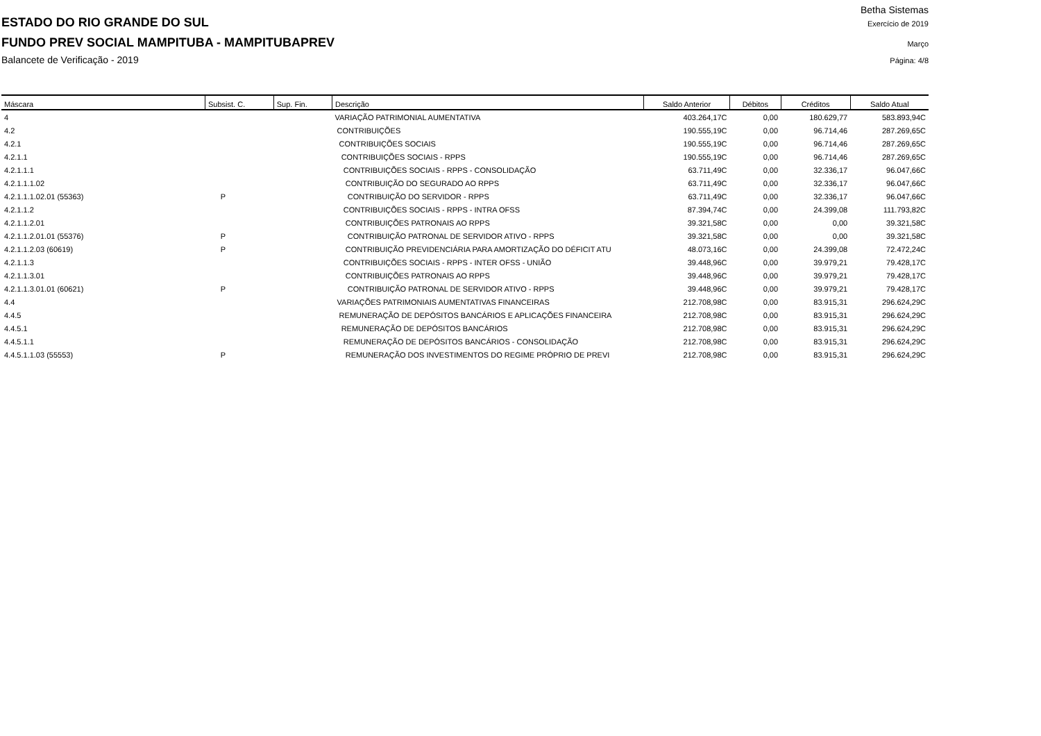Betha Sistemas
ESTADO DO RIO GRANDE DO SUL Exercício de 2019
FUNDO PREV SOCIAL MAMPITUBA - MAMPITUBAPREV Março
Balancete de Verificação - 2019 Página: 4/8
| Máscara | Subsist. C. | Sup. Fin. | Descrição | Saldo Anterior | Débitos | Créditos | Saldo Atual |
| --- | --- | --- | --- | --- | --- | --- | --- |
| 4 | | | VARIAÇÃO PATRIMONIAL AUMENTATIVA | 403.264,17C | 0,00 | 180.629,77 | 583.893,94C |
| 4.2 | | | CONTRIBUIÇÕES | 190.555,19C | 0,00 | 96.714,46 | 287.269,65C |
| 4.2.1 | | | CONTRIBUIÇÕES SOCIAIS | 190.555,19C | 0,00 | 96.714,46 | 287.269,65C |
| 4.2.1.1 | | | CONTRIBUIÇÕES SOCIAIS - RPPS | 190.555,19C | 0,00 | 96.714,46 | 287.269,65C |
| 4.2.1.1.1 | | | CONTRIBUIÇÕES SOCIAIS - RPPS - CONSOLIDAÇÃO | 63.711,49C | 0,00 | 32.336,17 | 96.047,66C |
| 4.2.1.1.1.02 | | | CONTRIBUIÇÃO DO SEGURADO AO RPPS | 63.711,49C | 0,00 | 32.336,17 | 96.047,66C |
| 4.2.1.1.1.02.01 (55363) | P | | CONTRIBUIÇÃO DO SERVIDOR - RPPS | 63.711,49C | 0,00 | 32.336,17 | 96.047,66C |
| 4.2.1.1.2 | | | CONTRIBUIÇÕES SOCIAIS - RPPS - INTRA OFSS | 87.394,74C | 0,00 | 24.399,08 | 111.793,82C |
| 4.2.1.1.2.01 | | | CONTRIBUIÇÕES PATRONAIS AO RPPS | 39.321,58C | 0,00 | 0,00 | 39.321,58C |
| 4.2.1.1.2.01.01 (55376) | P | | CONTRIBUIÇÃO PATRONAL DE SERVIDOR ATIVO - RPPS | 39.321,58C | 0,00 | 0,00 | 39.321,58C |
| 4.2.1.1.2.03 (60619) | P | | CONTRIBUIÇÃO PREVIDENCIÁRIA PARA AMORTIZAÇÃO DO DÉFICIT ATU | 48.073,16C | 0,00 | 24.399,08 | 72.472,24C |
| 4.2.1.1.3 | | | CONTRIBUIÇÕES SOCIAIS - RPPS - INTER OFSS - UNIÃO | 39.448,96C | 0,00 | 39.979,21 | 79.428,17C |
| 4.2.1.1.3.01 | | | CONTRIBUIÇÕES PATRONAIS AO RPPS | 39.448,96C | 0,00 | 39.979,21 | 79.428,17C |
| 4.2.1.1.3.01.01 (60621) | P | | CONTRIBUIÇÃO PATRONAL DE SERVIDOR ATIVO - RPPS | 39.448,96C | 0,00 | 39.979,21 | 79.428,17C |
| 4.4 | | | VARIAÇÕES PATRIMONIAIS AUMENTATIVAS FINANCEIRAS | 212.708,98C | 0,00 | 83.915,31 | 296.624,29C |
| 4.4.5 | | | REMUNERAÇÃO DE DEPÓSITOS BANCÁRIOS E APLICAÇÕES FINANCEIRA | 212.708,98C | 0,00 | 83.915,31 | 296.624,29C |
| 4.4.5.1 | | | REMUNERAÇÃO DE DEPÓSITOS BANCÁRIOS | 212.708,98C | 0,00 | 83.915,31 | 296.624,29C |
| 4.4.5.1.1 | | | REMUNERAÇÃO DE DEPÓSITOS BANCÁRIOS - CONSOLIDAÇÃO | 212.708,98C | 0,00 | 83.915,31 | 296.624,29C |
| 4.4.5.1.1.03 (55553) | P | | REMUNERAÇÃO DOS INVESTIMENTOS DO REGIME PRÓPRIO DE PREVI | 212.708,98C | 0,00 | 83.915,31 | 296.624,29C |